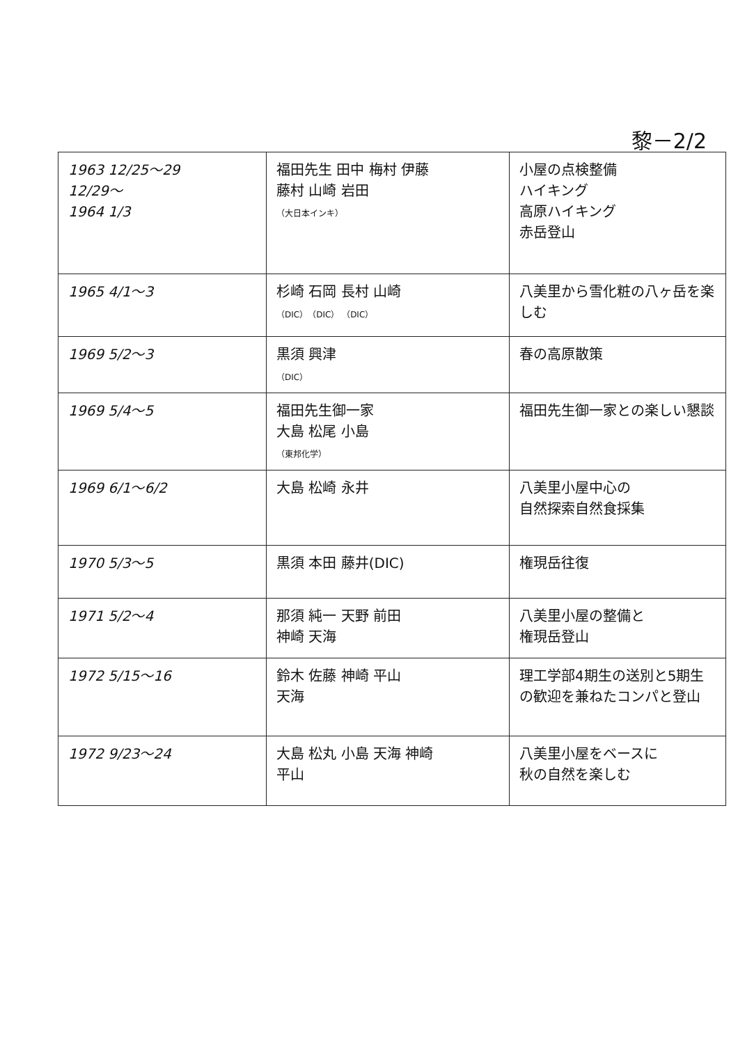黎－2/2
| 1963 12/25～29 12/29～ 1964 1/3 | 福田先生 田中 梅村 伊藤 藤村 山崎 岩田 （大日本インキ） | 小屋の点検整備 ハイキング 高原ハイキング 赤岳登山 |
| 1965 4/1～3 | 杉崎 石岡 長村 山崎 （DIC）（DIC） （DIC） | 八美里から雪化粧の八ヶ岳を楽しむ |
| 1969 5/2～3 | 黒須 興津 （DIC） | 春の高原散策 |
| 1969 5/4～5 | 福田先生御一家 大島 松尾 小島 （東邦化学） | 福田先生御一家との楽しい懇談 |
| 1969 6/1～6/2 | 大島 松崎 永井 | 八美里小屋中心の 自然探索自然食採集 |
| 1970 5/3～5 | 黒須 本田 藤井(DIC) | 権現岳往復 |
| 1971 5/2～4 | 那須 純一 天野 前田 神崎 天海 | 八美里小屋の整備と 権現岳登山 |
| 1972 5/15～16 | 鈴木 佐藤 神崎 平山 天海 | 理工学部4期生の送別と5期生の歓迎を兼ねたコンパと登山 |
| 1972 9/23～24 | 大島 松丸 小島 天海 神崎 平山 | 八美里小屋をベースに 秋の自然を楽しむ |